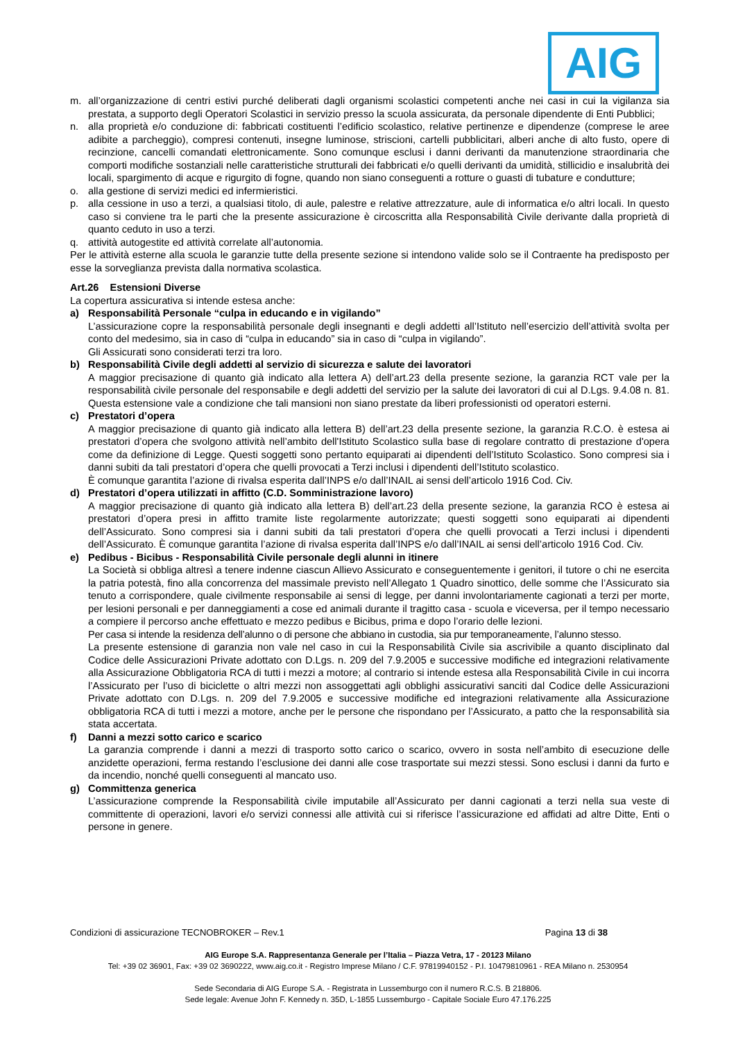AIG
m. all’organizzazione di centri estivi purché deliberati dagli organismi scolastici competenti anche nei casi in cui la vigilanza sia prestata, a supporto degli Operatori Scolastici in servizio presso la scuola assicurata, da personale dipendente di Enti Pubblici;
n. alla proprietà e/o conduzione di: fabbricati costituenti l’edificio scolastico, relative pertinenze e dipendenze (comprese le aree adibite a parcheggio), compresi contenuti, insegne luminose, striscioni, cartelli pubblicitari, alberi anche di alto fusto, opere di recinzione, cancelli comandati elettronicamente. Sono comunque esclusi i danni derivanti da manutenzione straordinaria che comporti modifiche sostanziali nelle caratteristiche strutturali dei fabbricati e/o quelli derivanti da umidità, stillicidio e insalubrità dei locali, spargimento di acque e rigurgito di fogne, quando non siano conseguenti a rotture o guasti di tubature e condutture;
o. alla gestione di servizi medici ed infermieristici.
p. alla cessione in uso a terzi, a qualsiasi titolo, di aule, palestre e relative attrezzature, aule di informatica e/o altri locali. In questo caso si conviene tra le parti che la presente assicurazione è circoscritta alla Responsabilità Civile derivante dalla proprietà di quanto ceduto in uso a terzi.
q. attività autogestite ed attività correlate all’autonomia.
Per le attività esterne alla scuola le garanzie tutte della presente sezione si intendono valide solo se il Contraente ha predisposto per esse la sorveglianza prevista dalla normativa scolastica.
Art.26 Estensioni Diverse
La copertura assicurativa si intende estesa anche:
a) Responsabilità Personale “culpa in educando e in vigilando”
L’assicurazione copre la responsabilità personale degli insegnanti e degli addetti all’Istituto nell’esercizio dell’attività svolta per conto del medesimo, sia in caso di “culpa in educando” sia in caso di “culpa in vigilando”.
Gli Assicurati sono considerati terzi tra loro.
b) Responsabilità Civile degli addetti al servizio di sicurezza e salute dei lavoratori
A maggior precisazione di quanto già indicato alla lettera A) dell’art.23 della presente sezione, la garanzia RCT vale per la responsabilità civile personale del responsabile e degli addetti del servizio per la salute dei lavoratori di cui al D.Lgs. 9.4.08 n. 81. Questa estensione vale a condizione che tali mansioni non siano prestate da liberi professionisti od operatori esterni.
c) Prestatori d’opera
A maggior precisazione di quanto già indicato alla lettera B) dell’art.23 della presente sezione, la garanzia R.C.O. è estesa ai prestatori d’opera che svolgono attività nell’ambito dell'Istituto Scolastico sulla base di regolare contratto di prestazione d'opera come da definizione di Legge. Questi soggetti sono pertanto equiparati ai dipendenti dell’Istituto Scolastico. Sono compresi sia i danni subiti da tali prestatori d’opera che quelli provocati a Terzi inclusi i dipendenti dell’Istituto scolastico.
È comunque garantita l’azione di rivalsa esperita dall’INPS e/o dall’INAIL ai sensi dell’articolo 1916 Cod. Civ.
d) Prestatori d’opera utilizzati in affitto (C.D. Somministrazione lavoro)
A maggior precisazione di quanto già indicato alla lettera B) dell’art.23 della presente sezione, la garanzia RCO è estesa ai prestatori d’opera presi in affitto tramite liste regolarmente autorizzate; questi soggetti sono equiparati ai dipendenti dell’Assicurato. Sono compresi sia i danni subiti da tali prestatori d’opera che quelli provocati a Terzi inclusi i dipendenti dell’Assicurato. È comunque garantita l’azione di rivalsa esperita dall’INPS e/o dall’INAIL ai sensi dell’articolo 1916 Cod. Civ.
e) Pedibus - Bicibus - Responsabilità Civile personale degli alunni in itinere
La Società si obbliga altresì a tenere indenne ciascun Allievo Assicurato e conseguentemente i genitori, il tutore o chi ne esercita la patria potestà, fino alla concorrenza del massimale previsto nell’Allegato 1 Quadro sinottico, delle somme che l’Assicurato sia tenuto a corrispondere, quale civilmente responsabile ai sensi di legge, per danni involontariamente cagionati a terzi per morte, per lesioni personali e per danneggiamenti a cose ed animali durante il tragitto casa - scuola e viceversa, per il tempo necessario a compiere il percorso anche effettuato e mezzo pedibus e Bicibus, prima e dopo l’orario delle lezioni.
Per casa si intende la residenza dell’alunno o di persone che abbiano in custodia, sia pur temporaneamente, l’alunno stesso.
La presente estensione di garanzia non vale nel caso in cui la Responsabilità Civile sia ascrivibile a quanto disciplinato dal Codice delle Assicurazioni Private adottato con D.Lgs. n. 209 del 7.9.2005 e successive modifiche ed integrazioni relativamente alla Assicurazione Obbligatoria RCA di tutti i mezzi a motore; al contrario si intende estesa alla Responsabilità Civile in cui incorra l’Assicurato per l’uso di biciclette o altri mezzi non assoggettati agli obblighi assicurativi sanciti dal Codice delle Assicurazioni Private adottato con D.Lgs. n. 209 del 7.9.2005 e successive modifiche ed integrazioni relativamente alla Assicurazione obbligatoria RCA di tutti i mezzi a motore, anche per le persone che rispondano per l’Assicurato, a patto che la responsabilità sia stata accertata.
f) Danni a mezzi sotto carico e scarico
La garanzia comprende i danni a mezzi di trasporto sotto carico o scarico, ovvero in sosta nell’ambito di esecuzione delle anzidette operazioni, ferma restando l’esclusione dei danni alle cose trasportate sui mezzi stessi. Sono esclusi i danni da furto e da incendio, nonché quelli conseguenti al mancato uso.
g) Committenza generica
L’assicurazione comprende la Responsabilità civile imputabile all’Assicurato per danni cagionati a terzi nella sua veste di committente di operazioni, lavori e/o servizi connessi alle attività cui si riferisce l’assicurazione ed affidati ad altre Ditte, Enti o persone in genere.
Condizioni di assicurazione TECNOBROKER – Rev.1 Pagina 13 di 38
AIG Europe S.A. Rappresentanza Generale per l’Italia – Piazza Vetra, 17 - 20123 Milano
Tel: +39 02 36901, Fax: +39 02 3690222, www.aig.co.it - Registro Imprese Milano / C.F. 97819940152 - P.I. 10479810961 - REA Milano n. 2530954
Sede Secondaria di AIG Europe S.A. - Registrata in Lussemburgo con il numero R.C.S. B 218806.
Sede legale: Avenue John F. Kennedy n. 35D, L-1855 Lussemburgo - Capitale Sociale Euro 47.176.225